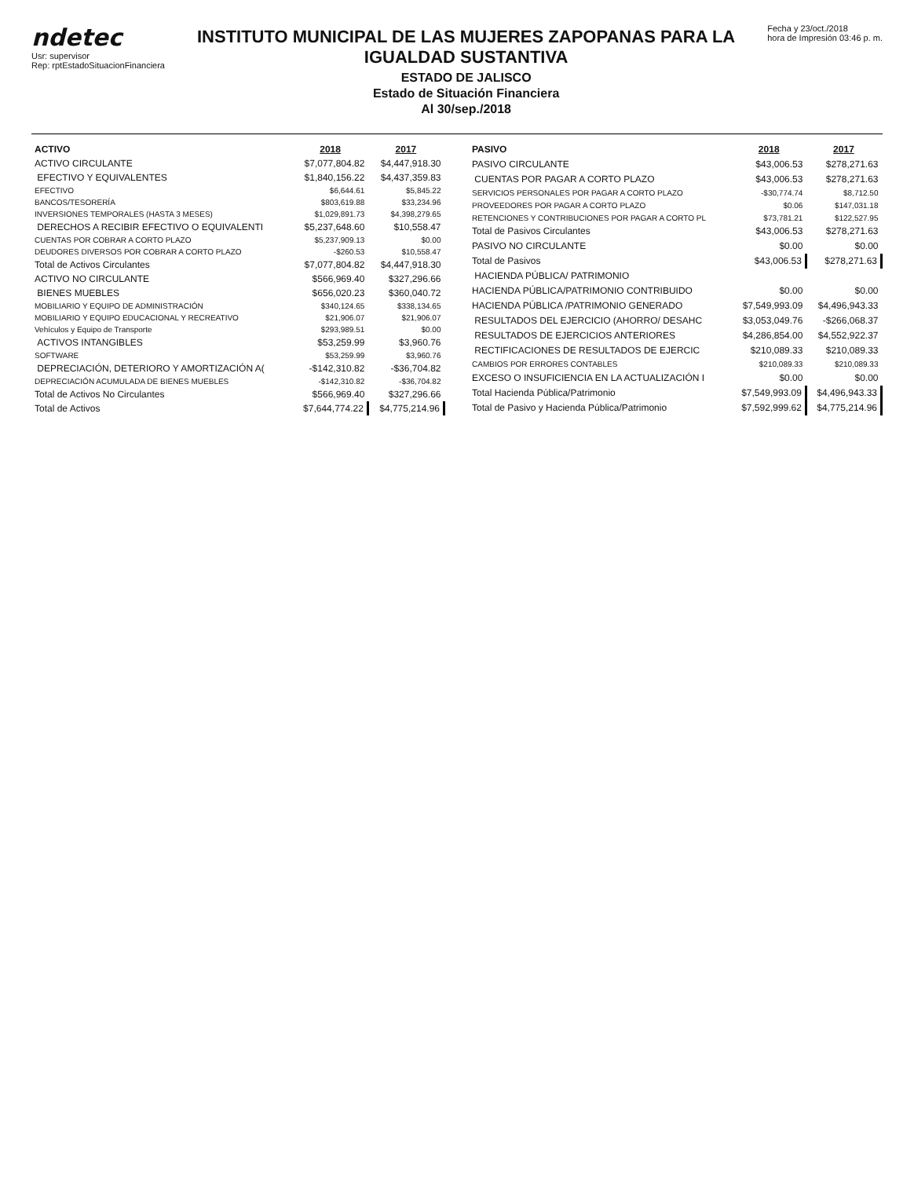ndetec
Usr: supervisor
Rep: rptEstadoSituacionFinanciera
INSTITUTO MUNICIPAL DE LAS MUJERES ZAPOPANAS PARA LA IGUALDAD SUSTANTIVA
ESTADO DE JALISCO
Estado de Situación Financiera
Al 30/sep./2018
Fecha y 23/oct./2018
hora de Impresión 03:46 p. m.
| ACTIVO | 2018 | 2017 |
| --- | --- | --- |
| ACTIVO CIRCULANTE | $7,077,804.82 | $4,447,918.30 |
| EFECTIVO Y EQUIVALENTES | $1,840,156.22 | $4,437,359.83 |
| EFECTIVO | $6,644.61 | $5,845.22 |
| BANCOS/TESORERÍA | $803,619.88 | $33,234.96 |
| INVERSIONES TEMPORALES (HASTA 3 MESES) | $1,029,891.73 | $4,398,279.65 |
| DERECHOS A RECIBIR EFECTIVO O EQUIVALENTI | $5,237,648.60 | $10,558.47 |
| CUENTAS POR COBRAR A CORTO PLAZO | $5,237,909.13 | $0.00 |
| DEUDORES DIVERSOS POR COBRAR A CORTO PLAZO | -$260.53 | $10,558.47 |
| Total de Activos Circulantes | $7,077,804.82 | $4,447,918.30 |
| ACTIVO NO CIRCULANTE | $566,969.40 | $327,296.66 |
| BIENES MUEBLES | $656,020.23 | $360,040.72 |
| MOBILIARIO Y EQUIPO DE ADMINISTRACIÓN | $340,124.65 | $338,134.65 |
| MOBILIARIO Y EQUIPO EDUCACIONAL Y RECREATIVO | $21,906.07 | $21,906.07 |
| Vehículos y Equipo de Transporte | $293,989.51 | $0.00 |
| ACTIVOS INTANGIBLES | $53,259.99 | $3,960.76 |
| SOFTWARE | $53,259.99 | $3,960.76 |
| DEPRECIACIÓN, DETERIORO Y AMORTIZACIÓN A( | -$142,310.82 | -$36,704.82 |
| DEPRECIACIÓN ACUMULADA DE BIENES MUEBLES | -$142,310.82 | -$36,704.82 |
| Total de Activos No Circulantes | $566,969.40 | $327,296.66 |
| Total de Activos | $7,644,774.22 | $4,775,214.96 |
| PASIVO | 2018 | 2017 |
| --- | --- | --- |
| PASIVO CIRCULANTE | $43,006.53 | $278,271.63 |
| CUENTAS POR PAGAR A CORTO PLAZO | $43,006.53 | $278,271.63 |
| SERVICIOS PERSONALES POR PAGAR A CORTO PLAZO | -$30,774.74 | $8,712.50 |
| PROVEEDORES POR PAGAR A CORTO PLAZO | $0.06 | $147,031.18 |
| RETENCIONES Y CONTRIBUCIONES POR PAGAR A CORTO PL | $73,781.21 | $122,527.95 |
| Total de Pasivos Circulantes | $43,006.53 | $278,271.63 |
| PASIVO NO CIRCULANTE | $0.00 | $0.00 |
| Total de Pasivos | $43,006.53 | $278,271.63 |
| HACIENDA PÚBLICA/ PATRIMONIO | | |
| HACIENDA PÚBLICA/PATRIMONIO CONTRIBUIDO | $0.00 | $0.00 |
| HACIENDA PÚBLICA /PATRIMONIO GENERADO | $7,549,993.09 | $4,496,943.33 |
| RESULTADOS DEL EJERCICIO (AHORRO/ DESAHC | $3,053,049.76 | -$266,068.37 |
| RESULTADOS DE EJERCICIOS ANTERIORES | $4,286,854.00 | $4,552,922.37 |
| RECTIFICACIONES DE RESULTADOS DE EJERCIC | $210,089.33 | $210,089.33 |
| CAMBIOS POR ERRORES CONTABLES | $210,089.33 | $210,089.33 |
| EXCESO O INSUFICIENCIA EN LA ACTUALIZACIÓN I | $0.00 | $0.00 |
| Total Hacienda Pública/Patrimonio | $7,549,993.09 | $4,496,943.33 |
| Total de Pasivo y Hacienda Pública/Patrimonio | $7,592,999.62 | $4,775,214.96 |